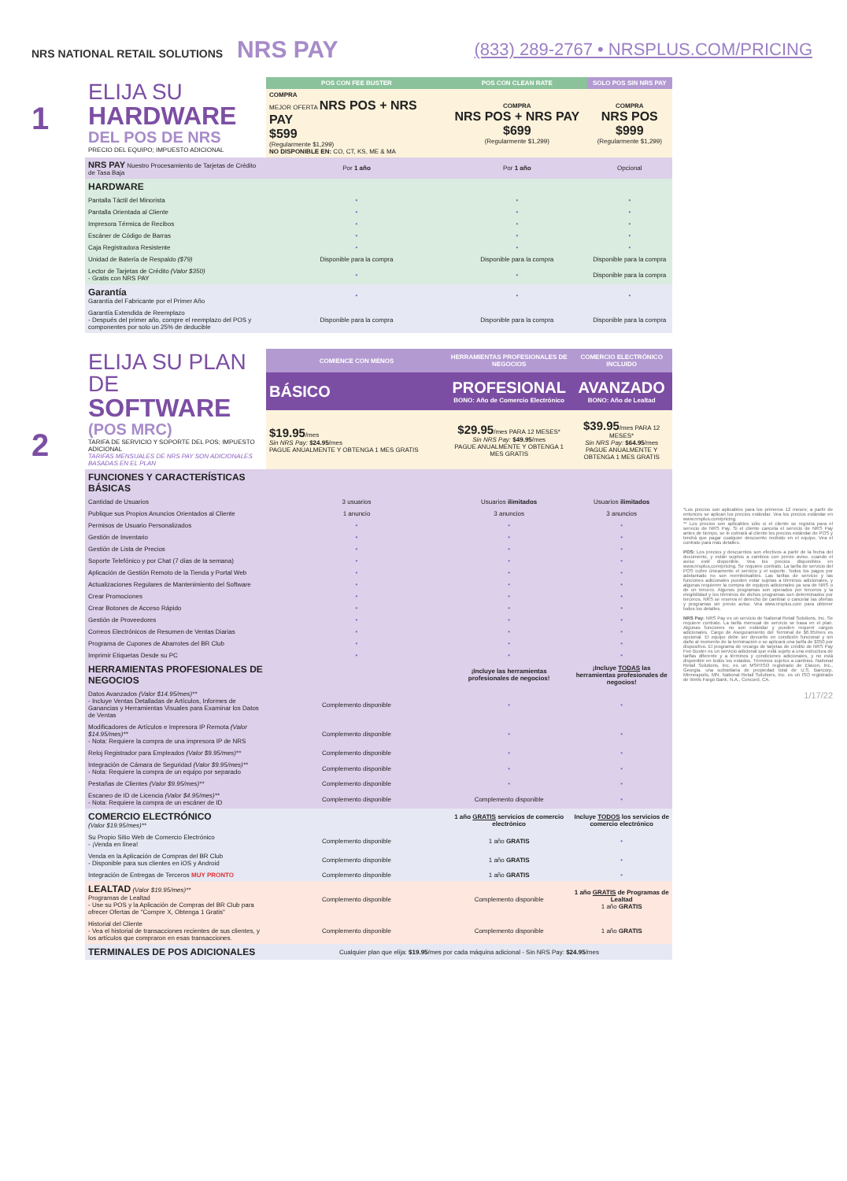NRS NATIONAL RETAIL SOLUTIONS NRS PAY
(833) 289-2767 • NRSPLUS.COM/PRICING
1
2
| ELIJA SU HARDWARE DEL POS DE NRS PRECIO DEL EQUIPO; IMPUESTO ADICIONAL | POS CON FEE BUSTER | POS CON CLEAN RATE | SOLO POS SIN NRS PAY |
| | COMPRA MEJOR OFERTA NRS POS + NRS PAY $599 (Regularmente $1,299) NO DISPONIBLE EN: CO, CT, KS, ME & MA | COMPRA NRS POS + NRS PAY $699 (Regularmente $1,299) | COMPRA NRS POS $999 (Regularmente $1,299) |
| NRS PAY Nuestro Procesamiento de Tarjetas de Crédito de Tasa Baja | Por 1 año | Por 1 año | Opcional |
| HARDWARE | | | |
| Pantalla Táctil del Minorista | • | • | • |
| Pantalla Orientada al Cliente | • | • | • |
| Impresora Térmica de Recibos | • | • | • |
| Escáner de Código de Barras | • | • | • |
| Caja Registradora Resistente | • | • | • |
| Unidad de Batería de Respaldo ($79) | Disponible para la compra | Disponible para la compra | Disponible para la compra |
| Lector de Tarjetas de Crédito (Valor $350) - Gratis con NRS PAY | • | • | Disponible para la compra |
| Garantía Garantía del Fabricante por el Primer Año | • | • | • |
| Garantía Extendida de Reemplazo - Después del primer año, compre el reemplazo del POS y componentes por solo un 25% de deducible | Disponible para la compra | Disponible para la compra | Disponible para la compra |
| ELIJA SU PLAN DE SOFTWARE (POS MRC) TARIFA DE SERVICIO Y SOPORTE DEL POS; IMPUESTO ADICIONAL TARIFAS MENSUALES DE NRS PAY SON ADICIONALES BASADAS EN EL PLAN | COMIENCE CON MENOS | HERRAMIENTAS PROFESIONALES DE NEGOCIOS | COMERCIO ELECTRÓNICO INCLUIDO |
| | BÁSICO | PROFESIONAL BONO: Año de Comercio Electrónico | AVANZADO BONO: Año de Lealtad |
| | $19.95 /mes Sin NRS Pay: $24.95 /mes PAGUE ANUALMENTE Y OBTENGA 1 MES GRATIS | $29.95 /mes PARA 12 MESES* Sin NRS Pay: $49.95 /mes PAGUE ANUALMENTE Y OBTENGA 1 MES GRATIS | $39.95 /mes PARA 12 MESES* Sin NRS Pay: $64.95 /mes PAGUE ANUALMENTE Y OBTENGA 1 MES GRATIS |
| FUNCIONES Y CARACTERÍSTICAS BÁSICAS | | | |
| Cantidad de Usuarios | 3 usuarios | Usuarios ilimitados | Usuarios ilimitados |
| Publique sus Propios Anuncios Orientados al Cliente | 1 anuncio | 3 anuncios | 3 anuncios |
| Permisos de Usuario Personalizados | • | • | • |
| Gestión de Inventario | • | • | • |
| Gestión de Lista de Precios | • | • | • |
| Soporte Telefónico y por Chat (7 días de la semana) | • | • | • |
| Aplicación de Gestión Remoto de la Tienda y Portal Web | • | • | • |
| Actualizaciones Regulares de Mantenimiento del Software | • | • | • |
| Crear Promociones | • | • | • |
| Crear Botones de Acceso Rápido | • | • | • |
| Gestión de Proveedores | • | • | • |
| Correos Electrónicos de Resumen de Ventas Diarias | • | • | • |
| Programa de Cupones de Abarrotes del BR Club | • | • | • |
| Imprimir Etiquetas Desde su PC | • | • | • |
| HERRAMIENTAS PROFESIONALES DE NEGOCIOS | | ¡Incluye las herramientas profesionales de negocios! | ¡Incluye TODAS las herramientas profesionales de negocios! |
| Datos Avanzados (Valor $14.95/mes)** - Incluye Ventas Detalladas de Artículos, Informes de Ganancias y Herramientas Visuales para Examinar los Datos de Ventas | Complemento disponible | • | • |
| Modificadores de Artículos e Impresora IP Remota (Valor $14.95/mes)** - Nota: Requiere la compra de una impresora IP de NRS | Complemento disponible | • | • |
| Reloj Registrador para Empleados (Valor $9.95/mes)** | Complemento disponible | • | • |
| Integración de Cámara de Seguridad (Valor $9.95/mes)** - Nota: Requiere la compra de un equipo por separado | Complemento disponible | • | • |
| Pestañas de Clientes (Valor $9.95/mes)** | Complemento disponible | • | • |
| Escaneo de ID de Licencia (Valor $4.95/mes)** - Nota: Requiere la compra de un escáner de ID | Complemento disponible | Complemento disponible | • |
| COMERCIO ELECTRÓNICO (Valor $19.95/mes)** | | 1 año GRATIS servicios de comercio electrónico | Incluye TODOS los servicios de comercio electrónico |
| Su Propio Sitio Web de Comercio Electrónico - ¡Venda en línea! | Complemento disponible | 1 año GRATIS | • |
| Venda en la Aplicación de Compras del BR Club - Disponible para sus clientes en iOS y Android | Complemento disponible | 1 año GRATIS | • |
| Integración de Entregas de Terceros MUY PRONTO | Complemento disponible | 1 año GRATIS | • |
| LEALTAD (Valor $19.95/mes)** Programas de Lealtad - Use su POS y la Aplicación de Compras del BR Club para ofrecer Ofertas de "Compre X, Obtenga 1 Gratis" | Complemento disponible | Complemento disponible | 1 año GRATIS de Programas de Lealtad 1 año GRATIS |
| Historial del Cliente - Vea el historial de transacciones recientes de sus clientes, y los artículos que compraron en esas transacciones. | Complemento disponible | Complemento disponible | 1 año GRATIS |
| TERMINALES DE POS ADICIONALES | Cualquier plan que elija: $19.95 /mes por cada máquina adicional - Sin NRS Pay: $24.95 /mes | | |
*Los precios son aplicables para los primeros 12 meses; a partir de entonces se aplican los precios estándar. Vea los precios estándar en www.nrsplus.com/pricing.
** Los precios son aplicables sólo si el cliente se registra para el servicio de NRS Pay. Si el cliente cancela el servicio de NRS Pay antes de tiempo, se le cobrará al cliente los precios estándar de POS y tendrá que pagar cualquier descuento recibido en el equipo. Vea el contrato para más detalles.
POS: Los precios y descuentos son efectivos a partir de la fecha del documento, y están sujetos a cambios con previo aviso, cuando el aviso esté disponible. Vea los precios disponibles en www.nrsplus.com/pricing. Se requiere contrato. La tarifa de servicio del POS cubre únicamente el servicio y el soporte. Todos los pagos por adelantado no son reembolsables. Las tarifas de servicio y las funciones adicionales pueden estar sujetas a términos adicionales, y algunas requieren la compra de equipos adicionales ya sea de NRS o de un tercero. Algunos programas son operados por terceros y la elegibilidad y los términos de dichos programas son determinados por terceros. NRS se reserva el derecho de cambiar o cancelar las ofertas y programas sin previo aviso. Vea www.nrsplus.com para obtener todos los detalles.
NRS Pay: NRS Pay es un servicio de National Retail Solutions, Inc. Se requiere contrato. La tarifa mensual de servicio se basa en el plan. Algunas funciones no son estándar y pueden requerir cargos adicionales. Cargo de Aseguramiento del Terminal de $6.95/mes es opcional. El equipo debe ser devuelto en condición funcional y sin daño al momento de la terminación o se aplicará una tarifa de $350 por dispositivo. El programa de recargo de tarjetas de crédito de NRS Pay Fee Buster es un servicio adicional que está sujeto a una estructura de tarifas diferente y a términos y condiciones adicionales, y no está disponible en todos los estados. Términos sujetos a cambios. National Retail Solutions, Inc. es un MSP/ISO registrado de Elavon, Inc., Georgia, una subsidiaria de propiedad total de U.S. Bancorp, Minneapolis, MN. National Retail Solutions, Inc. es un ISO registrado de Wells Fargo Bank, N.A., Concord, CA.
1/17/22